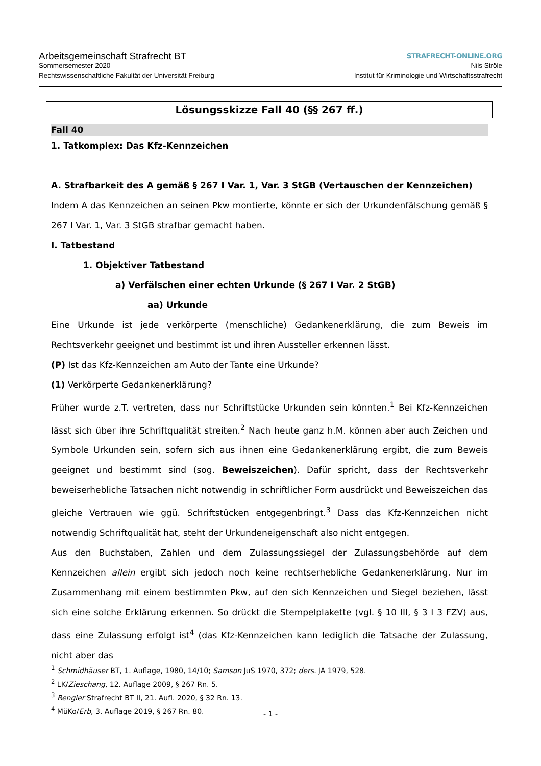Arbeitsgemeinschaft Strafrecht BT
Sommersemester 2020
Rechtswissenschaftliche Fakultät der Universität Freiburg
STRAFRECHT-ONLINE.ORG
Nils Ströle
Institut für Kriminologie und Wirtschaftsstrafrecht
Lösungsskizze Fall 40 (§§ 267 ff.)
Fall 40
1. Tatkomplex: Das Kfz-Kennzeichen
A. Strafbarkeit des A gemäß § 267 I Var. 1, Var. 3 StGB (Vertauschen der Kennzeichen)
Indem A das Kennzeichen an seinen Pkw montierte, könnte er sich der Urkundenfälschung gemäß § 267 I Var. 1, Var. 3 StGB strafbar gemacht haben.
I. Tatbestand
1. Objektiver Tatbestand
a) Verfälschen einer echten Urkunde (§ 267 I Var. 2 StGB)
aa) Urkunde
Eine Urkunde ist jede verkörperte (menschliche) Gedankenerklärung, die zum Beweis im Rechtsverkehr geeignet und bestimmt ist und ihren Aussteller erkennen lässt.
(P) Ist das Kfz-Kennzeichen am Auto der Tante eine Urkunde?
(1) Verkörperte Gedankenerklärung?
Früher wurde z.T. vertreten, dass nur Schriftstücke Urkunden sein könnten.<sup>1</sup> Bei Kfz-Kennzeichen lässt sich über ihre Schriftqualität streiten.<sup>2</sup> Nach heute ganz h.M. können aber auch Zeichen und Symbole Urkunden sein, sofern sich aus ihnen eine Gedankenerklärung ergibt, die zum Beweis geeignet und bestimmt sind (sog. Beweiszeichen). Dafür spricht, dass der Rechtsverkehr beweiserhebliche Tatsachen nicht notwendig in schriftlicher Form ausdrückt und Beweiszeichen das gleiche Vertrauen wie ggü. Schriftstücken entgegenbringt.<sup>3</sup> Dass das Kfz-Kennzeichen nicht notwendig Schriftqualität hat, steht der Urkundeneigenschaft also nicht entgegen.
Aus den Buchstaben, Zahlen und dem Zulassungssiegel der Zulassungsbehörde auf dem Kennzeichen allein ergibt sich jedoch noch keine rechtserhebliche Gedankenerklärung. Nur im Zusammenhang mit einem bestimmten Pkw, auf den sich Kennzeichen und Siegel beziehen, lässt sich eine solche Erklärung erkennen. So drückt die Stempelplakette (vgl. § 10 III, § 3 I 3 FZV) aus, dass eine Zulassung erfolgt ist<sup>4</sup> (das Kfz-Kennzeichen kann lediglich die Tatsache der Zulassung, nicht aber das
<sup>1</sup> Schmidhäuser BT, 1. Auflage, 1980, 14/10; Samson JuS 1970, 372; ders. JA 1979, 528.
<sup>2</sup> LK/Zieschang, 12. Auflage 2009, § 267 Rn. 5.
<sup>3</sup> Rengier Strafrecht BT II, 21. Aufl. 2020, § 32 Rn. 13.
<sup>4</sup> MüKo/Erb, 3. Auflage 2019, § 267 Rn. 80.
- 1 -